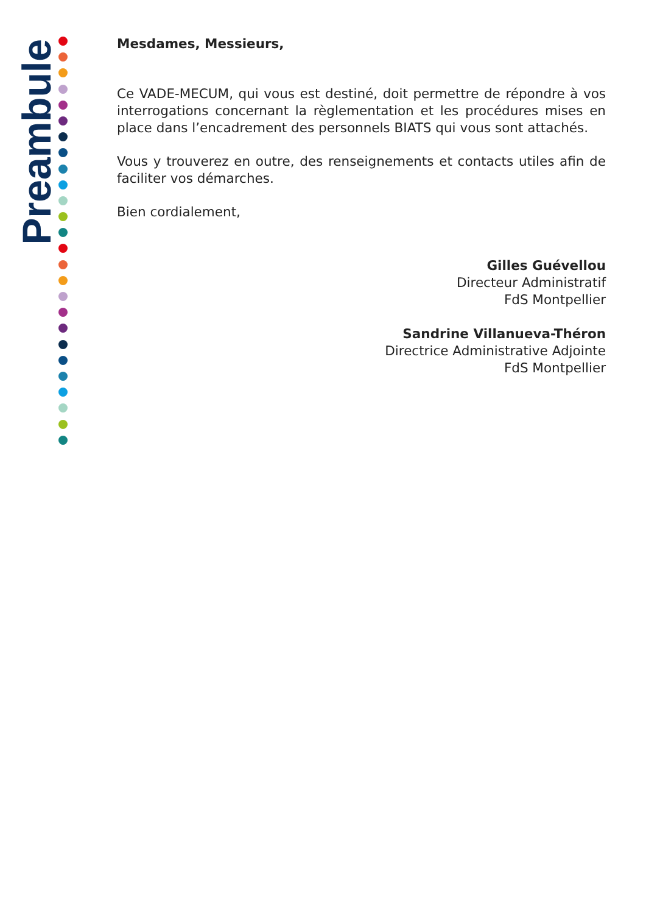Preambule
Mesdames, Messieurs,
Ce VADE-MECUM, qui vous est destiné, doit permettre de répondre à vos interrogations concernant la règlementation et les procédures mises en place dans l’encadrement des personnels BIATS qui vous sont attachés.
Vous y trouverez en outre, des renseignements et contacts utiles afin de faciliter vos démarches.
Bien cordialement,
Gilles Guévellou
Directeur Administratif
FdS Montpellier
Sandrine Villanueva-Théron
Directrice Administrative Adjointe
FdS Montpellier